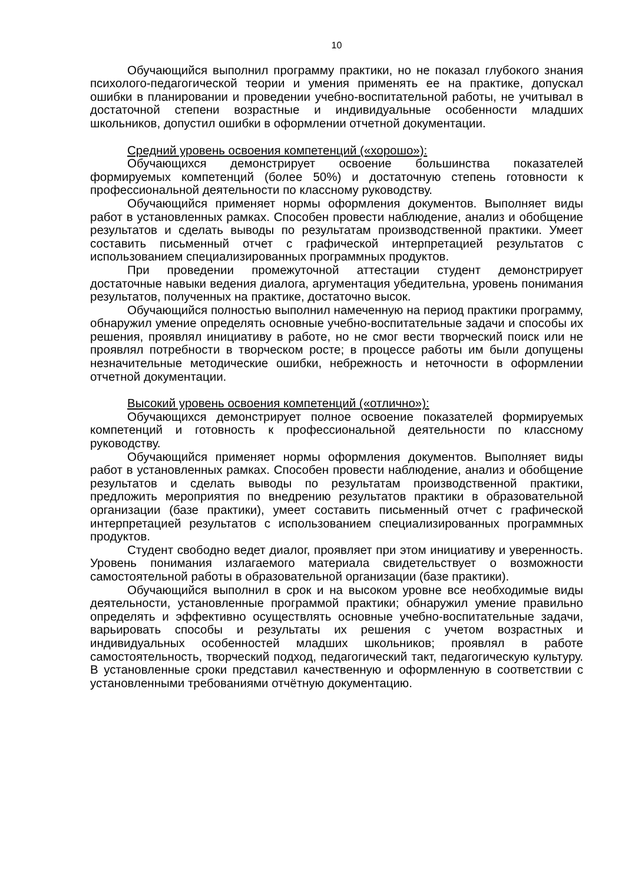10
Обучающийся выполнил программу практики, но не показал глубокого знания психолого-педагогической теории и умения применять ее на практике, допускал ошибки в планировании и проведении учебно-воспитательной работы, не учитывал в достаточной степени возрастные и индивидуальные особенности младших школьников, допустил ошибки в оформлении отчетной документации.
Средний уровень освоения компетенций («хорошо»):
Обучающихся демонстрирует освоение большинства показателей формируемых компетенций (более 50%) и достаточную степень готовности к профессиональной деятельности по классному руководству.
Обучающийся применяет нормы оформления документов. Выполняет виды работ в установленных рамках. Способен провести наблюдение, анализ и обобщение результатов и сделать выводы по результатам производственной практики. Умеет составить письменный отчет с графической интерпретацией результатов с использованием специализированных программных продуктов.
При проведении промежуточной аттестации студент демонстрирует достаточные навыки ведения диалога, аргументация убедительна, уровень понимания результатов, полученных на практике, достаточно высок.
Обучающийся полностью выполнил намеченную на период практики программу, обнаружил умение определять основные учебно-воспитательные задачи и способы их решения, проявлял инициативу в работе, но не смог вести творческий поиск или не проявлял потребности в творческом росте; в процессе работы им были допущены незначительные методические ошибки, небрежность и неточности в оформлении отчетной документации.
Высокий уровень освоения компетенций («отлично»):
Обучающихся демонстрирует полное освоение показателей формируемых компетенций и готовность к профессиональной деятельности по классному руководству.
Обучающийся применяет нормы оформления документов. Выполняет виды работ в установленных рамках. Способен провести наблюдение, анализ и обобщение результатов и сделать выводы по результатам производственной практики, предложить мероприятия по внедрению результатов практики в образовательной организации (базе практики), умеет составить письменный отчет с графической интерпретацией результатов с использованием специализированных программных продуктов.
Студент свободно ведет диалог, проявляет при этом инициативу и уверенность. Уровень понимания излагаемого материала свидетельствует о возможности самостоятельной работы в образовательной организации (базе практики).
Обучающийся выполнил в срок и на высоком уровне все необходимые виды деятельности, установленные программой практики; обнаружил умение правильно определять и эффективно осуществлять основные учебно-воспитательные задачи, варьировать способы и результаты их решения с учетом возрастных и индивидуальных особенностей младших школьников; проявлял в работе самостоятельность, творческий подход, педагогический такт, педагогическую культуру. В установленные сроки представил качественную и оформленную в соответствии с установленными требованиями отчётную документацию.